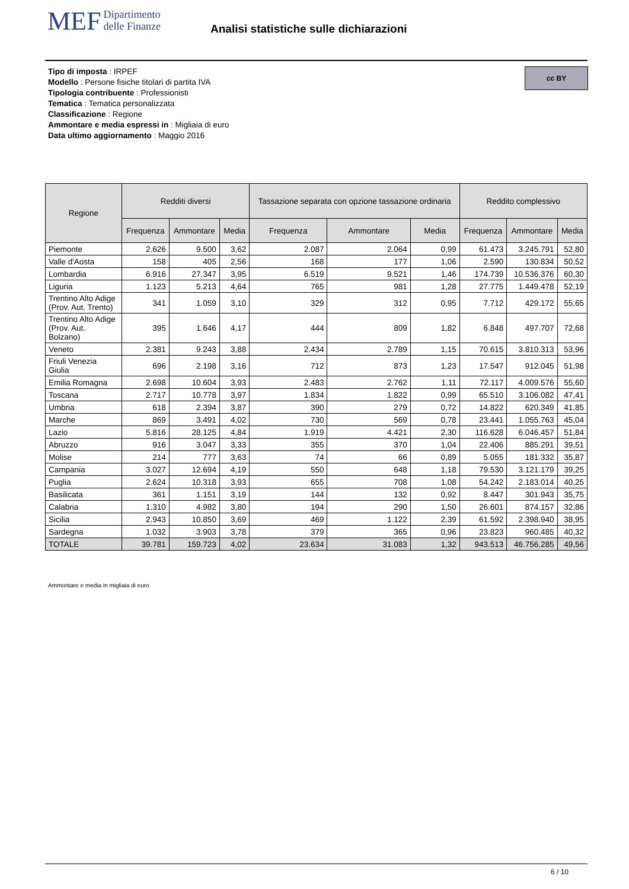MEF Dipartimento
delle Finanze
Analisi statistiche sulle dichiarazioni
cc BY
Tipo di imposta : IRPEF
Modello : Persone fisiche titolari di partita IVA
Tipologia contribuente : Professionisti
Tematica : Tematica personalizzata
Classificazione : Regione
Ammontare e media espressi in : Migliaia di euro
Data ultimo aggiornamento : Maggio 2016
| Regione | Redditi diversi | | | Tassazione separata con opzione tassazione ordinaria | | | Reddito complessivo | | |
| --- | --- | --- | --- | --- | --- | --- | --- | --- | --- |
| | Frequenza | Ammontare | Media | Frequenza | Ammontare | Media | Frequenza | Ammontare | Media |
| Piemonte | 2.626 | 9.500 | 3,62 | 2.087 | 2.064 | 0,99 | 61.473 | 3.245.791 | 52,80 |
| Valle d'Aosta | 158 | 405 | 2,56 | 168 | 177 | 1,06 | 2.590 | 130.834 | 50,52 |
| Lombardia | 6.916 | 27.347 | 3,95 | 6.519 | 9.521 | 1,46 | 174.739 | 10.536.376 | 60,30 |
| Liguria | 1.123 | 5.213 | 4,64 | 765 | 981 | 1,28 | 27.775 | 1.449.478 | 52,19 |
| Trentino Alto Adige (Prov. Aut. Trento) | 341 | 1.059 | 3,10 | 329 | 312 | 0,95 | 7.712 | 429.172 | 55,65 |
| Trentino Alto Adige (Prov. Aut. Bolzano) | 395 | 1.646 | 4,17 | 444 | 809 | 1,82 | 6.848 | 497.707 | 72,68 |
| Veneto | 2.381 | 9.243 | 3,88 | 2.434 | 2.789 | 1,15 | 70.615 | 3.810.313 | 53,96 |
| Friuli Venezia Giulia | 696 | 2.198 | 3,16 | 712 | 873 | 1,23 | 17.547 | 912.045 | 51,98 |
| Emilia Romagna | 2.698 | 10.604 | 3,93 | 2.483 | 2.762 | 1,11 | 72.117 | 4.009.576 | 55,60 |
| Toscana | 2.717 | 10.778 | 3,97 | 1.834 | 1.822 | 0,99 | 65.510 | 3.106.082 | 47,41 |
| Umbria | 618 | 2.394 | 3,87 | 390 | 279 | 0,72 | 14.822 | 620.349 | 41,85 |
| Marche | 869 | 3.491 | 4,02 | 730 | 569 | 0,78 | 23.441 | 1.055.763 | 45,04 |
| Lazio | 5.816 | 28.125 | 4,84 | 1.919 | 4.421 | 2,30 | 116.628 | 6.046.457 | 51,84 |
| Abruzzo | 916 | 3.047 | 3,33 | 355 | 370 | 1,04 | 22.406 | 885.291 | 39,51 |
| Molise | 214 | 777 | 3,63 | 74 | 66 | 0,89 | 5.055 | 181.332 | 35,87 |
| Campania | 3.027 | 12.694 | 4,19 | 550 | 648 | 1,18 | 79.530 | 3.121.179 | 39,25 |
| Puglia | 2.624 | 10.318 | 3,93 | 655 | 708 | 1,08 | 54.242 | 2.183.014 | 40,25 |
| Basilicata | 361 | 1.151 | 3,19 | 144 | 132 | 0,92 | 8.447 | 301.943 | 35,75 |
| Calabria | 1.310 | 4.982 | 3,80 | 194 | 290 | 1,50 | 26.601 | 874.157 | 32,86 |
| Sicilia | 2.943 | 10.850 | 3,69 | 469 | 1.122 | 2,39 | 61.592 | 2.398.940 | 38,95 |
| Sardegna | 1.032 | 3.903 | 3,78 | 379 | 365 | 0,96 | 23.823 | 960.485 | 40,32 |
| TOTALE | 39.781 | 159.723 | 4,02 | 23.634 | 31.083 | 1,32 | 943.513 | 46.756.285 | 49,56 |
Ammontare e media in migliaia di euro
6 / 10